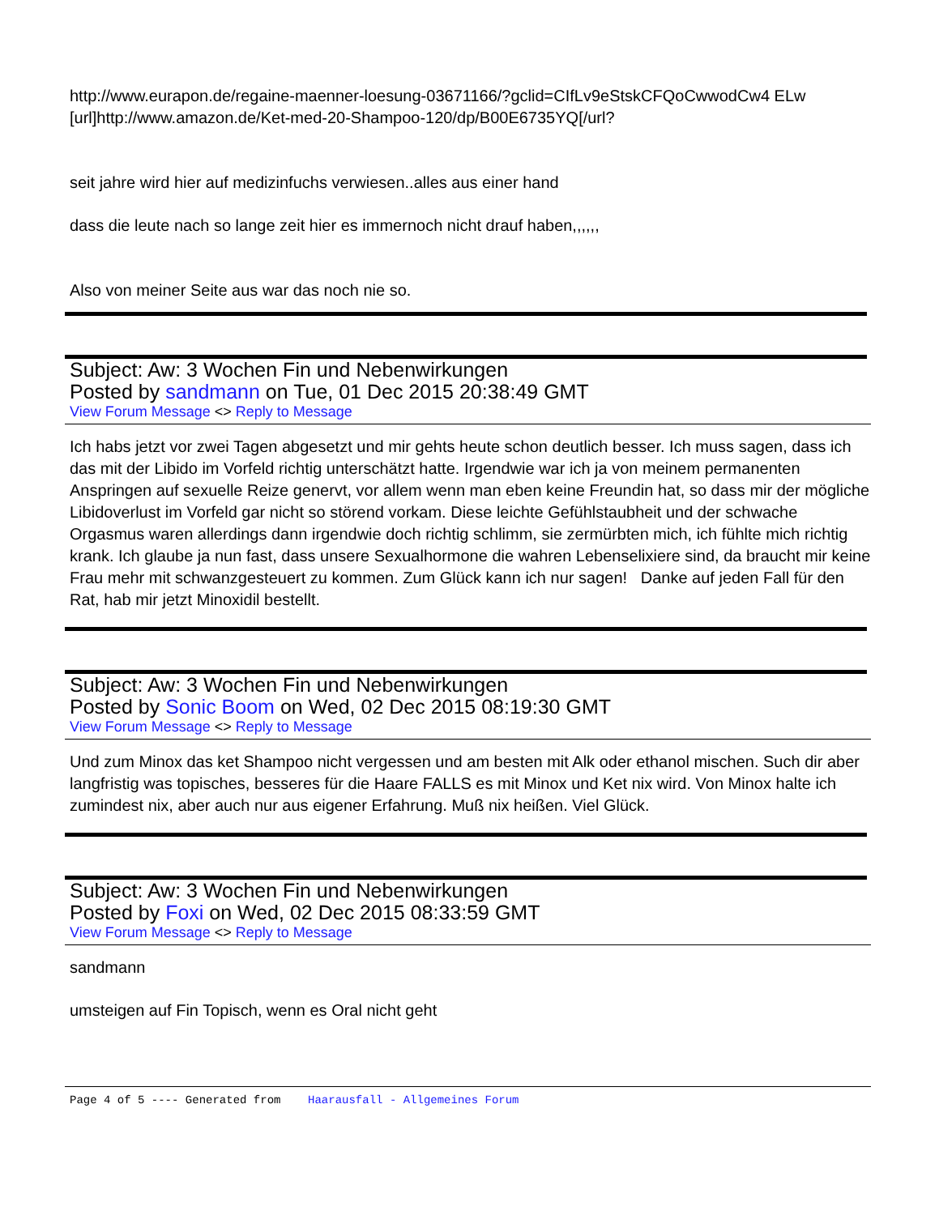http://www.eurapon.de/regaine-maenner-loesung-03671166/?gclid=CIfLv9eStskCFQoCwwodCw4 ELw
[url]http://www.amazon.de/Ket-med-20-Shampoo-120/dp/B00E6735YQ[/url?
seit jahre wird hier auf medizinfuchs verwiesen..alles aus einer hand
dass die leute nach so lange zeit hier es immernoch nicht drauf haben,,,,,,
Also von meiner Seite aus war das noch nie so.
Subject: Aw: 3 Wochen Fin und Nebenwirkungen
Posted by sandmann on Tue, 01 Dec 2015 20:38:49 GMT
View Forum Message <> Reply to Message
Ich habs jetzt vor zwei Tagen abgesetzt und mir gehts heute schon deutlich besser. Ich muss sagen, dass ich das mit der Libido im Vorfeld richtig unterschätzt hatte. Irgendwie war ich ja von meinem permanenten Anspringen auf sexuelle Reize genervt, vor allem wenn man eben keine Freundin hat, so dass mir der mögliche Libidoverlust im Vorfeld gar nicht so störend vorkam. Diese leichte Gefühlstaubheit und der schwache Orgasmus waren allerdings dann irgendwie doch richtig schlimm, sie zermürbten mich, ich fühlte mich richtig krank. Ich glaube ja nun fast, dass unsere Sexualhormone die wahren Lebenselixiere sind, da braucht mir keine Frau mehr mit schwanzgesteuert zu kommen. Zum Glück kann ich nur sagen! Danke auf jeden Fall für den Rat, hab mir jetzt Minoxidil bestellt.
Subject: Aw: 3 Wochen Fin und Nebenwirkungen
Posted by Sonic Boom on Wed, 02 Dec 2015 08:19:30 GMT
View Forum Message <> Reply to Message
Und zum Minox das ket Shampoo nicht vergessen und am besten mit Alk oder ethanol mischen. Such dir aber langfristig was topisches, besseres für die Haare FALLS es mit Minox und Ket nix wird. Von Minox halte ich zumindest nix, aber auch nur aus eigener Erfahrung. Muß nix heißen. Viel Glück.
Subject: Aw: 3 Wochen Fin und Nebenwirkungen
Posted by Foxi on Wed, 02 Dec 2015 08:33:59 GMT
View Forum Message <> Reply to Message
sandmann
umsteigen auf Fin Topisch, wenn es Oral nicht geht
Page 4 of 5 ---- Generated from Haarausfall - Allgemeines Forum